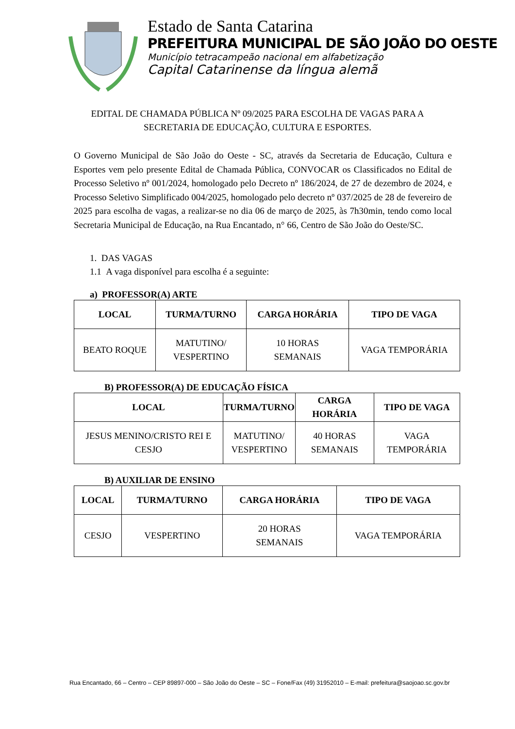Estado de Santa Catarina
PREFEITURA MUNICIPAL DE SÃO JOÃO DO OESTE
Município tetracampeão nacional em alfabetização
Capital Catarinense da língua alemã
EDITAL DE CHAMADA PÚBLICA Nº 09/2025 PARA ESCOLHA DE VAGAS PARA A SECRETARIA DE EDUCAÇÃO, CULTURA E ESPORTES.
O Governo Municipal de São João do Oeste - SC, através da Secretaria de Educação, Cultura e Esportes vem pelo presente Edital de Chamada Pública, CONVOCAR os Classificados no Edital de Processo Seletivo nº 001/2024, homologado pelo Decreto nº 186/2024, de 27 de dezembro de 2024, e Processo Seletivo Simplificado 004/2025, homologado pelo decreto nº 037/2025 de 28 de fevereiro de 2025 para escolha de vagas, a realizar-se no dia 06 de março de 2025, às 7h30min, tendo como local Secretaria Municipal de Educação, na Rua Encantado, n° 66, Centro de São João do Oeste/SC.
1. DAS VAGAS
1.1 A vaga disponível para escolha é a seguinte:
a) PROFESSOR(A) ARTE
| LOCAL | TURMA/TURNO | CARGA HORÁRIA | TIPO DE VAGA |
| --- | --- | --- | --- |
| BEATO ROQUE | MATUTINO/ VESPERTINO | 10 HORAS SEMANAIS | VAGA TEMPORÁRIA |
B) PROFESSOR(A) DE EDUCAÇÃO FÍSICA
| LOCAL | TURMA/TURNO | CARGA HORÁRIA | TIPO DE VAGA |
| --- | --- | --- | --- |
| JESUS MENINO/CRISTO REI E CESJO | MATUTINO/ VESPERTINO | 40 HORAS SEMANAIS | VAGA TEMPORÁRIA |
B) AUXILIAR DE ENSINO
| LOCAL | TURMA/TURNO | CARGA HORÁRIA | TIPO DE VAGA |
| --- | --- | --- | --- |
| CESJO | VESPERTINO | 20 HORAS SEMANAIS | VAGA TEMPORÁRIA |
Rua Encantado, 66 – Centro – CEP 89897-000 – São João do Oeste – SC – Fone/Fax (49) 31952010 – E-mail: prefeitura@saojoao.sc.gov.br